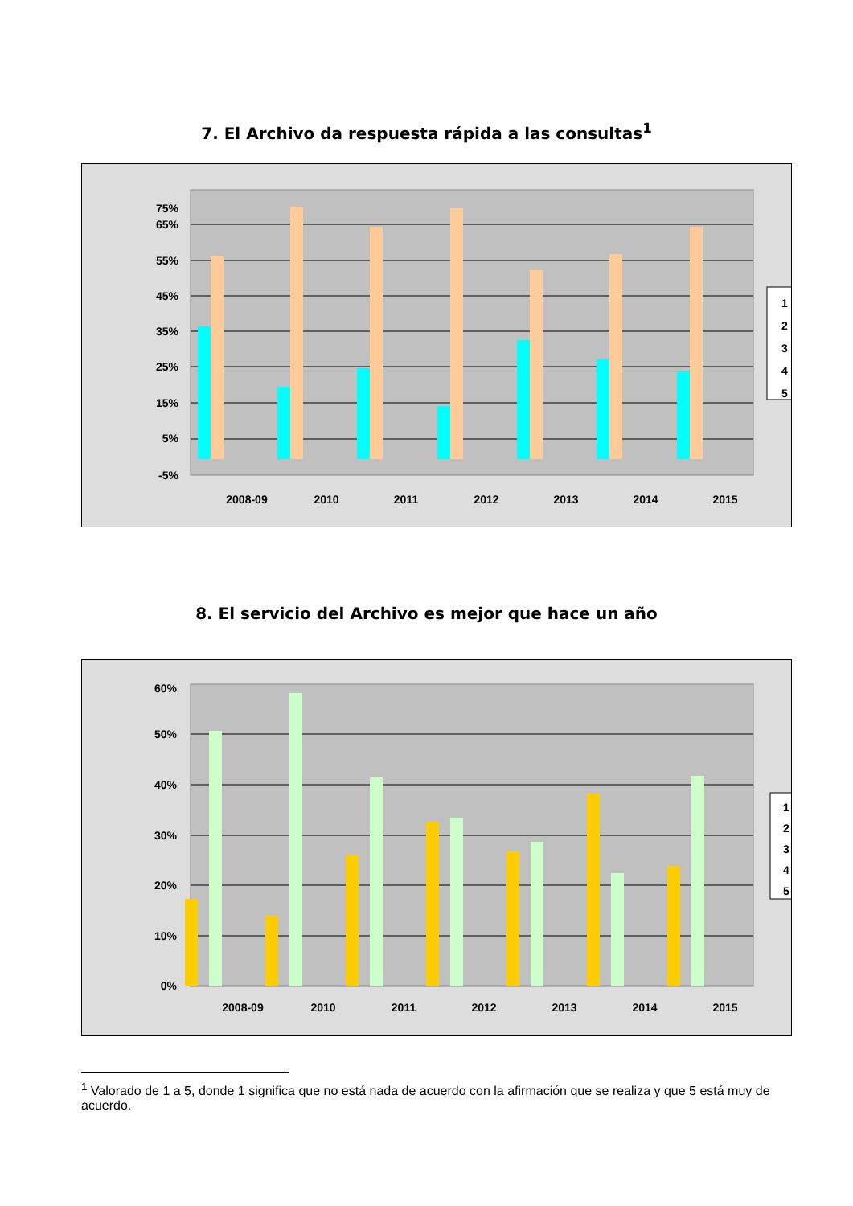7. El Archivo da respuesta rápida a las consultas<sup>1</sup>
75%
65%
55%
45%
35%
25%
15%
5%
-5%
2008-09
2010
2011
2012
2013
2014
2015
1
2
3
4
5
8. El servicio del Archivo es mejor que hace un año
60%
50%
40%
30%
20%
10%
0%
2008-09
2010
2011
2012
2013
2014
2015
1
2
3
4
5
<sup>1</sup> Valorado de 1 a 5, donde 1 significa que no está nada de acuerdo con la afirmación que se realiza y que 5 está muy de acuerdo.